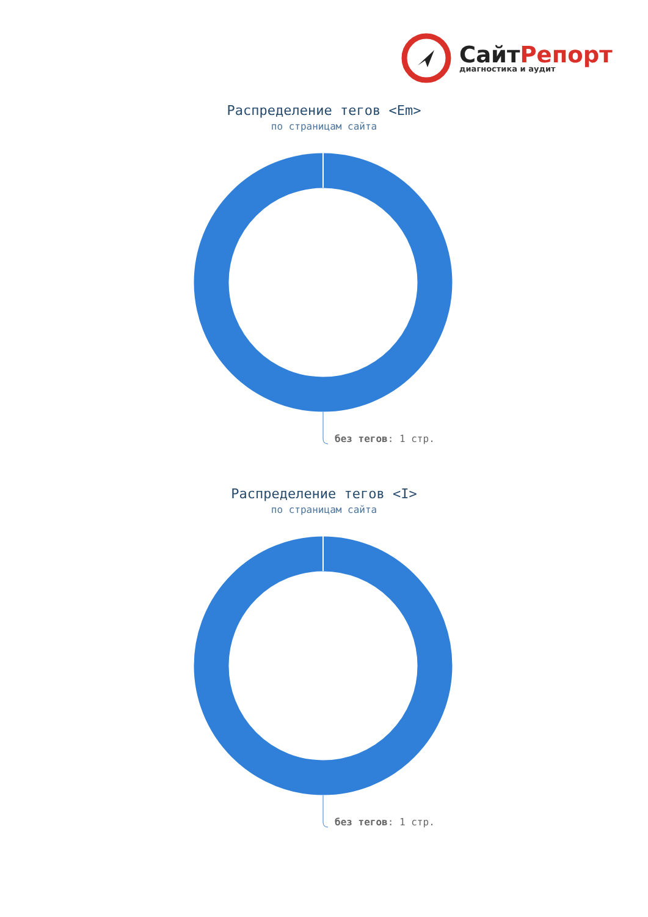СайтРепорт
диагностика и аудит
Распределение тегов <Em>
по страницам сайта
без тегов: 1 стр.
Распределение тегов <I>
по страницам сайта
без тегов: 1 стр.